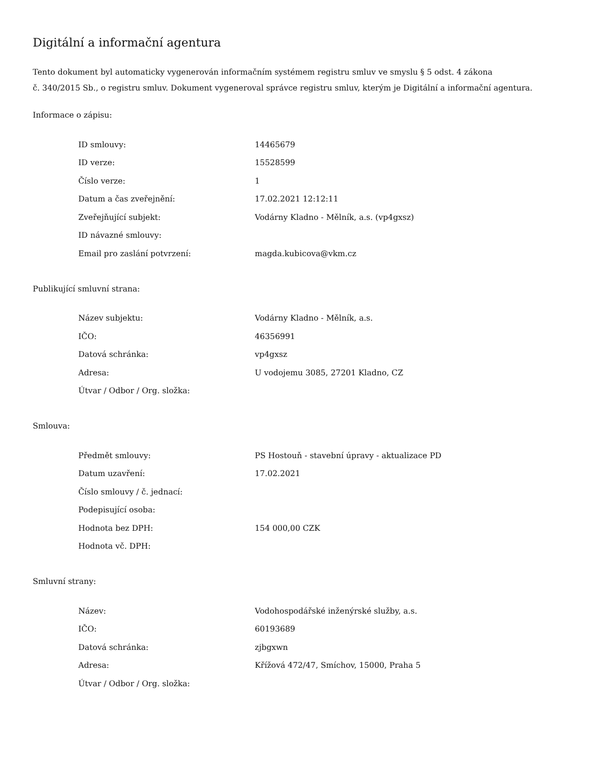Digitální a informační agentura
Tento dokument byl automaticky vygenerován informačním systémem registru smluv ve smyslu § 5 odst. 4 zákona
č. 340/2015 Sb., o registru smluv. Dokument vygeneroval správce registru smluv, kterým je Digitální a informační agentura.
Informace o zápisu:
| ID smlouvy: | 14465679 |
| ID verze: | 15528599 |
| Číslo verze: | 1 |
| Datum a čas zveřejnění: | 17.02.2021 12:12:11 |
| Zveřejňující subjekt: | Vodárny Kladno - Mělník, a.s. (vp4gxsz) |
| ID návazné smlouvy: | |
| Email pro zaslání potvrzení: | magda.kubicova@vkm.cz |
Publikující smluvní strana:
| Název subjektu: | Vodárny Kladno - Mělník, a.s. |
| IČO: | 46356991 |
| Datová schránka: | vp4gxsz |
| Adresa: | U vodojemu 3085, 27201 Kladno, CZ |
| Útvar / Odbor / Org. složka: | |
Smlouva:
| Předmět smlouvy: | PS Hostouň - stavební úpravy - aktualizace PD |
| Datum uzavření: | 17.02.2021 |
| Číslo smlouvy / č. jednací: | |
| Podepisující osoba: | |
| Hodnota bez DPH: | 154 000,00 CZK |
| Hodnota vč. DPH: | |
Smluvní strany:
| Název: | Vodohospodářské inženýrské služby, a.s. |
| IČO: | 60193689 |
| Datová schránka: | zjbgxwn |
| Adresa: | Křížová 472/47, Smíchov, 15000, Praha 5 |
| Útvar / Odbor / Org. složka: | |